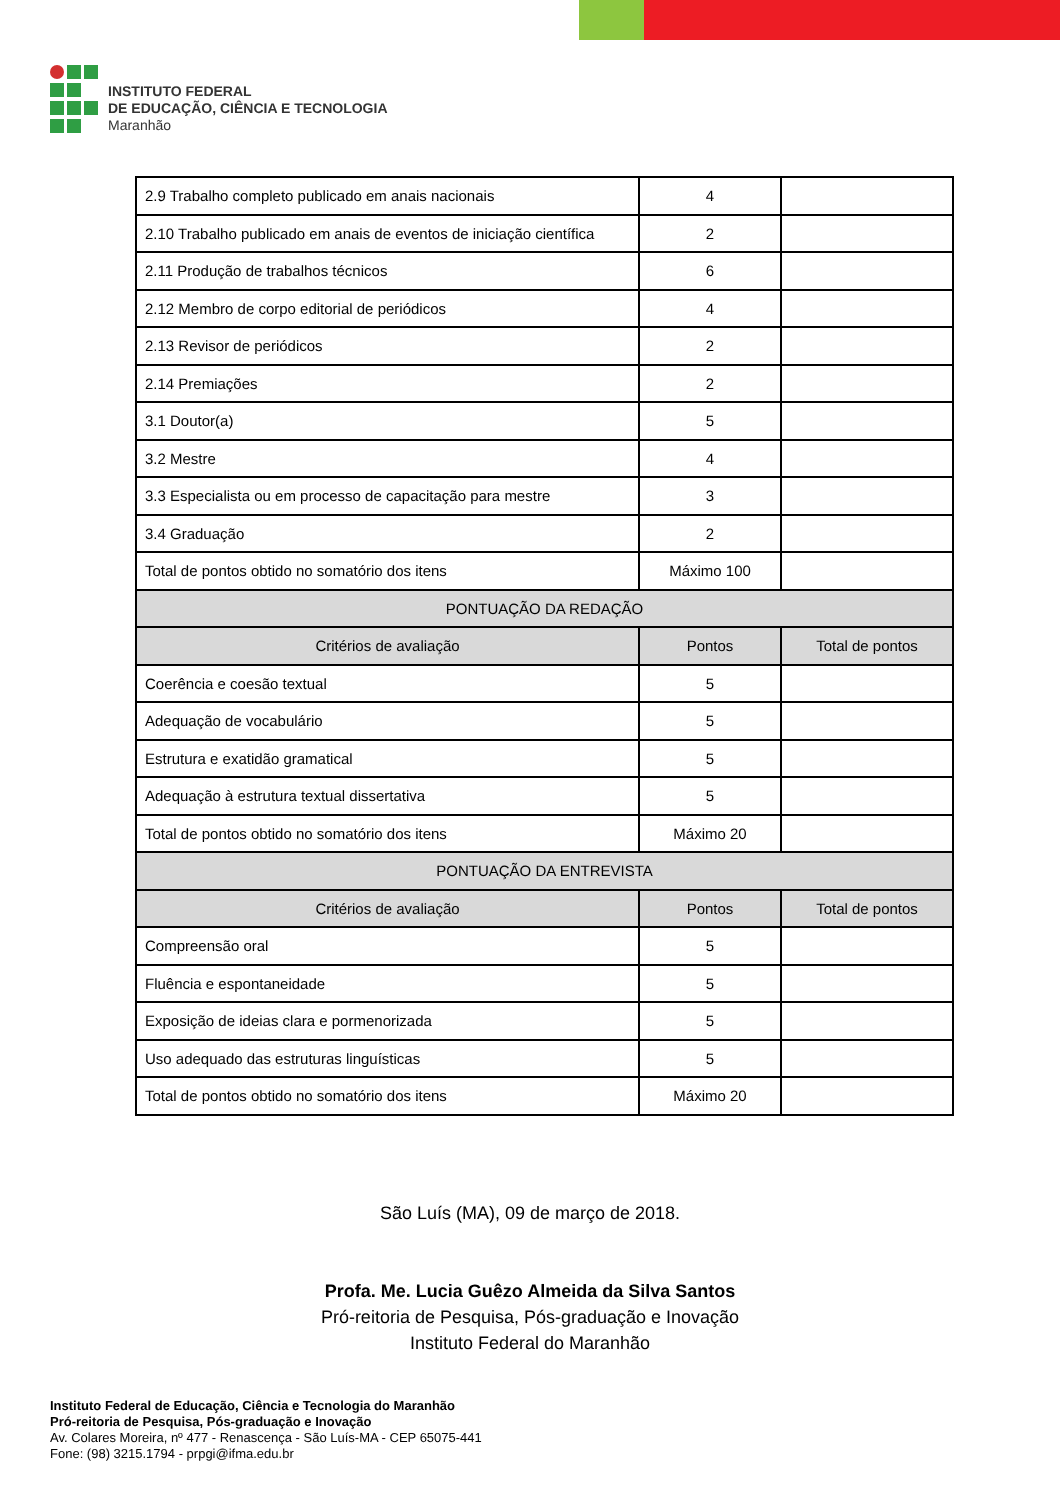INSTITUTO FEDERAL
DE EDUCAÇÃO, CIÊNCIA E TECNOLOGIA
Maranhão
| 2.9 Trabalho completo publicado em anais nacionais | 4 | |
| 2.10 Trabalho publicado em anais de eventos de iniciação científica | 2 | |
| 2.11 Produção de trabalhos técnicos | 6 | |
| 2.12 Membro de corpo editorial de periódicos | 4 | |
| 2.13 Revisor de periódicos | 2 | |
| 2.14 Premiações | 2 | |
| 3.1 Doutor(a) | 5 | |
| 3.2 Mestre | 4 | |
| 3.3 Especialista ou em processo de capacitação para mestre | 3 | |
| 3.4 Graduação | 2 | |
| Total de pontos obtido no somatório dos itens | Máximo 100 | |
| PONTUAÇÃO DA REDAÇÃO | | |
| Critérios de avaliação | Pontos | Total de pontos |
| Coerência e coesão textual | 5 | |
| Adequação de vocabulário | 5 | |
| Estrutura e exatidão gramatical | 5 | |
| Adequação à estrutura textual dissertativa | 5 | |
| Total de pontos obtido no somatório dos itens | Máximo 20 | |
| PONTUAÇÃO DA ENTREVISTA | | |
| Critérios de avaliação | Pontos | Total de pontos |
| Compreensão oral | 5 | |
| Fluência e espontaneidade | 5 | |
| Exposição de ideias clara e pormenorizada | 5 | |
| Uso adequado das estruturas linguísticas | 5 | |
| Total de pontos obtido no somatório dos itens | Máximo 20 | |
São Luís (MA), 09 de março de 2018.
Profa. Me. Lucia Guêzo Almeida da Silva Santos
Pró-reitoria de Pesquisa, Pós-graduação e Inovação
Instituto Federal do Maranhão
Instituto Federal de Educação, Ciência e Tecnologia do Maranhão
Pró-reitoria de Pesquisa, Pós-graduação e Inovação
Av. Colares Moreira, nº 477 - Renascença - São Luís-MA - CEP 65075-441
Fone: (98) 3215.1794 - prpgi@ifma.edu.br